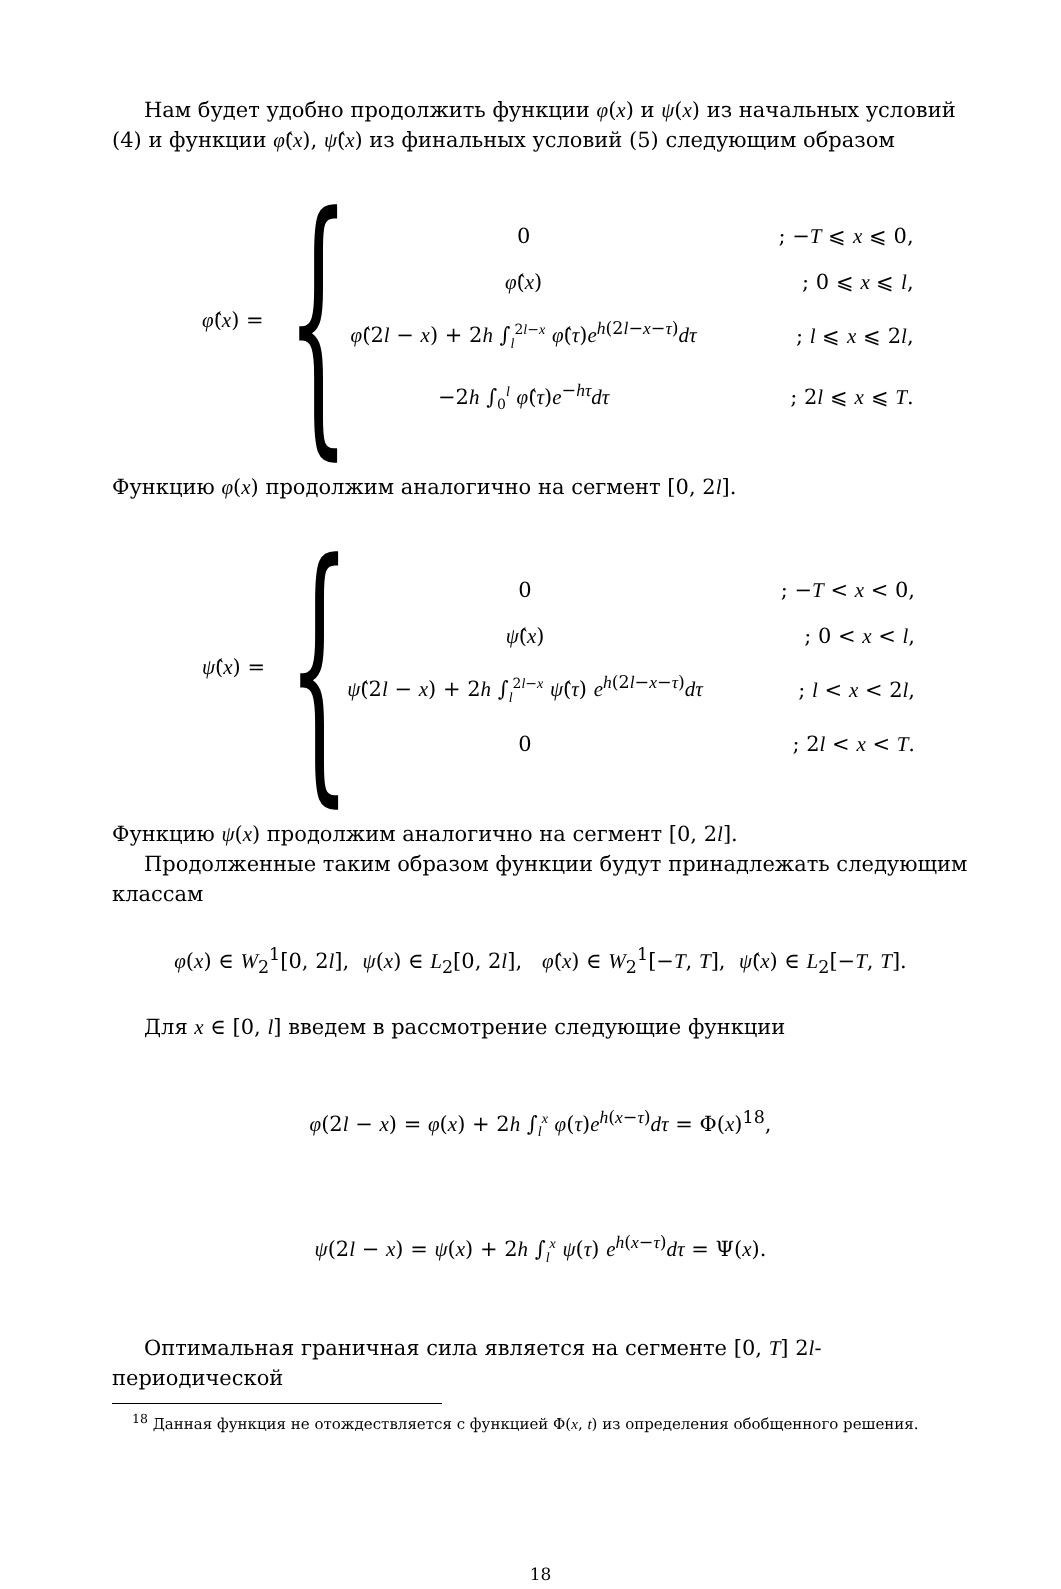Нам будет удобно продолжить функции φ(x) и ψ(x) из начальных условий (4) и функции φ̂(x), ψ̂(x) из финальных условий (5) следующим образом
φ̂(x) = {
| 0 | ; − T ⩽ x ⩽ 0, |
| φ̂ ( x ) | ; 0 ⩽ x ⩽ l , |
| φ̂ (2 l − x ) + 2 h ∫<sub>l</sub><sup>2l−x</sup> φ̂ ( τ ) e<sup>h(2l−x−τ)</sup> dτ | ; l ⩽ x ⩽ 2 l , |
| −2 h ∫<sub>0</sub><sup>l</sup> φ̂ ( τ ) e<sup>−hτ</sup> dτ | ; 2 l ⩽ x ⩽ T . |
Функцию φ(x) продолжим аналогично на сегмент [0, 2l].
ψ̂(x) = {
| 0 | ; − T < x < 0, |
| ψ̂ ( x ) | ; 0 < x < l , |
| ψ̂ (2 l − x ) + 2 h ∫<sub>l</sub><sup>2l−x</sup> ψ̂ ( τ ) e<sup>h(2l−x−τ)</sup> dτ | ; l < x < 2 l , |
| 0 | ; 2 l < x < T . |
Функцию ψ(x) продолжим аналогично на сегмент [0, 2l].
Продолженные таким образом функции будут принадлежать следующим классам
φ(x) ∈ W<sub>2</sub><sup>1</sup>[0, 2l], ψ(x) ∈ L<sub>2</sub>[0, 2l], φ̂(x) ∈ W<sub>2</sub><sup>1</sup>[−T, T], ψ̂(x) ∈ L<sub>2</sub>[−T, T].
Для x ∈ [0, l] введем в рассмотрение следующие функции
φ(2l − x) = φ(x) + 2h ∫<sub>l</sub><sup>x</sup> φ(τ)e<sup>h(x−τ)</sup>dτ = Φ(x)<sup>18</sup>,
ψ(2l − x) = ψ(x) + 2h ∫<sub>l</sub><sup>x</sup> ψ(τ) e<sup>h(x−τ)</sup>dτ = Ψ(x).
Оптимальная граничная сила является на сегменте [0, T] 2l-периодической
<sup>18</sup> Данная функция не отождествляется с функцией Φ(x, t) из определения обобщенного решения.
18